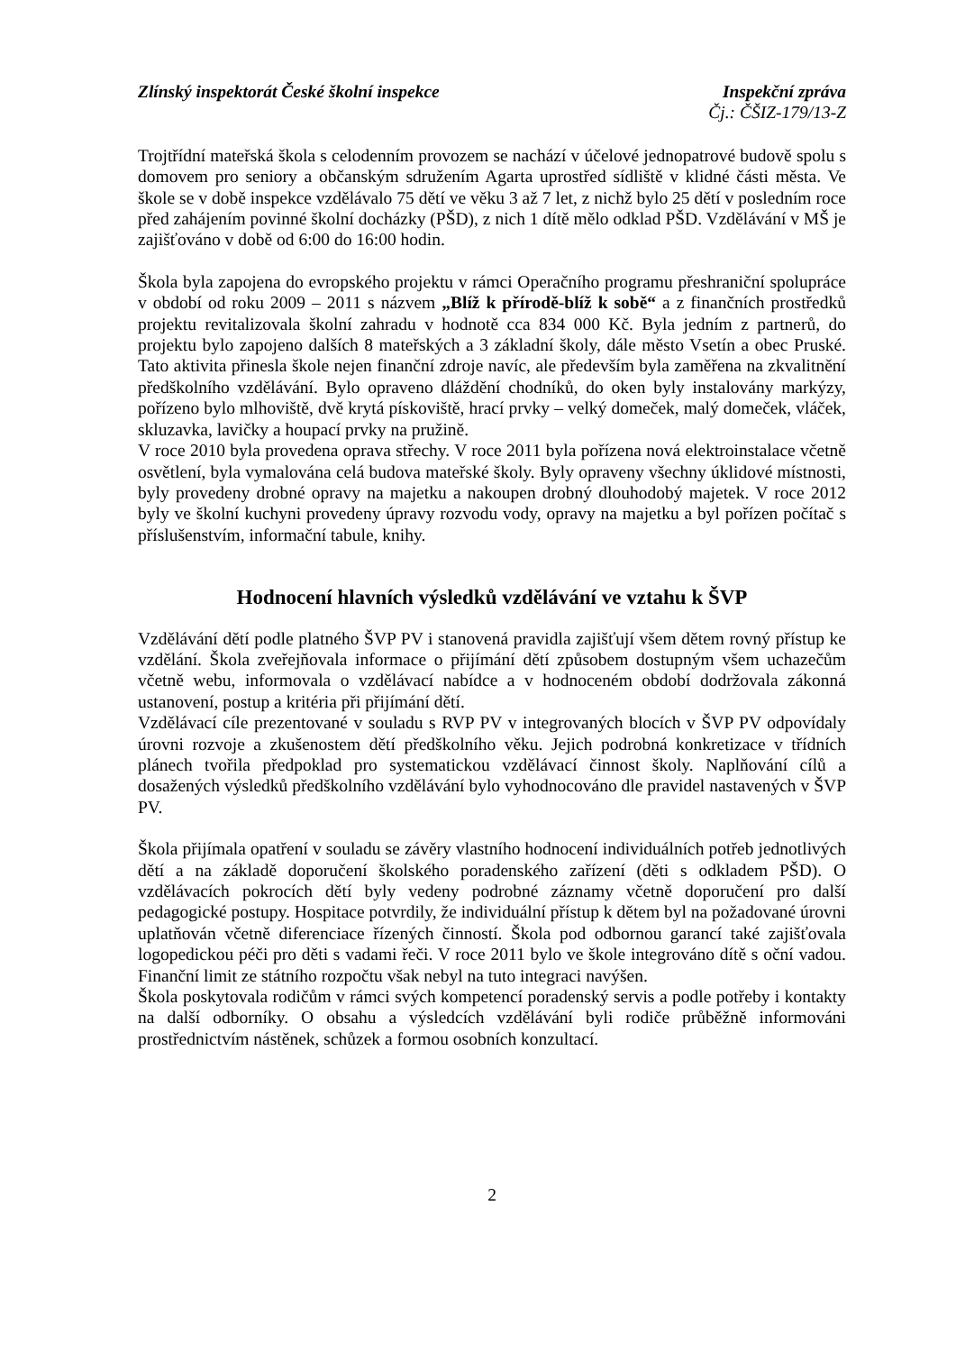Zlínský inspektorát České školní inspekce Inspekční zpráva
Čj.: ČŠIZ-179/13-Z
Trojtřídní mateřská škola s celodenním provozem se nachází v účelové jednopatrové budově spolu s domovem pro seniory a občanským sdružením Agarta uprostřed sídliště v klidné části města. Ve škole se v době inspekce vzdělávalo 75 dětí ve věku 3 až 7 let, z nichž bylo 25 dětí v posledním roce před zahájením povinné školní docházky (PŠD), z nich 1 dítě mělo odklad PŠD. Vzdělávání v MŠ je zajišťováno v době od 6:00 do 16:00 hodin.
Škola byla zapojena do evropského projektu v rámci Operačního programu přeshraniční spolupráce v období od roku 2009 – 2011 s názvem „Blíž k přírodě-blíž k sobě“ a z finančních prostředků projektu revitalizovala školní zahradu v hodnotě cca 834 000 Kč. Byla jedním z partnerů, do projektu bylo zapojeno dalších 8 mateřských a 3 základní školy, dále město Vsetín a obec Pruské. Tato aktivita přinesla škole nejen finanční zdroje navíc, ale především byla zaměřena na zkvalitnění předškolního vzdělávání. Bylo opraveno dláždění chodníků, do oken byly instalovány markýzy, pořízeno bylo mlhoviště, dvě krytá pískoviště, hrací prvky – velký domeček, malý domeček, vláček, skluzavka, lavičky a houpací prvky na pružině.
V roce 2010 byla provedena oprava střechy. V roce 2011 byla pořízena nová elektroinstalace včetně osvětlení, byla vymalována celá budova mateřské školy. Byly opraveny všechny úklidové místnosti, byly provedeny drobné opravy na majetku a nakoupen drobný dlouhodobý majetek. V roce 2012 byly ve školní kuchyni provedeny úpravy rozvodu vody, opravy na majetku a byl pořízen počítač s příslušenstvím, informační tabule, knihy.
Hodnocení hlavních výsledků vzdělávání ve vztahu k ŠVP
Vzdělávání dětí podle platného ŠVP PV i stanovená pravidla zajišťují všem dětem rovný přístup ke vzdělání. Škola zveřejňovala informace o přijímání dětí způsobem dostupným všem uchazečům včetně webu, informovala o vzdělávací nabídce a v hodnoceném období dodržovala zákonná ustanovení, postup a kritéria při přijímání dětí.
Vzdělávací cíle prezentované v souladu s RVP PV v integrovaných blocích v ŠVP PV odpovídaly úrovni rozvoje a zkušenostem dětí předškolního věku. Jejich podrobná konkretizace v třídních plánech tvořila předpoklad pro systematickou vzdělávací činnost školy. Naplňování cílů a dosažených výsledků předškolního vzdělávání bylo vyhodnocováno dle pravidel nastavených v ŠVP PV.
Škola přijímala opatření v souladu se závěry vlastního hodnocení individuálních potřeb jednotlivých dětí a na základě doporučení školského poradenského zařízení (děti s odkladem PŠD). O vzdělávacích pokrocích dětí byly vedeny podrobné záznamy včetně doporučení pro další pedagogické postupy. Hospitace potvrdily, že individuální přístup k dětem byl na požadované úrovni uplatňován včetně diferenciace řízených činností. Škola pod odbornou garancí také zajišťovala logopedickou péči pro děti s vadami řeči. V roce 2011 bylo ve škole integrováno dítě s oční vadou. Finanční limit ze státního rozpočtu však nebyl na tuto integraci navýšen.
Škola poskytovala rodičům v rámci svých kompetencí poradenský servis a podle potřeby i kontakty na další odborníky. O obsahu a výsledcích vzdělávání byli rodiče průběžně informováni prostřednictvím nástěnek, schůzek a formou osobních konzultací.
2